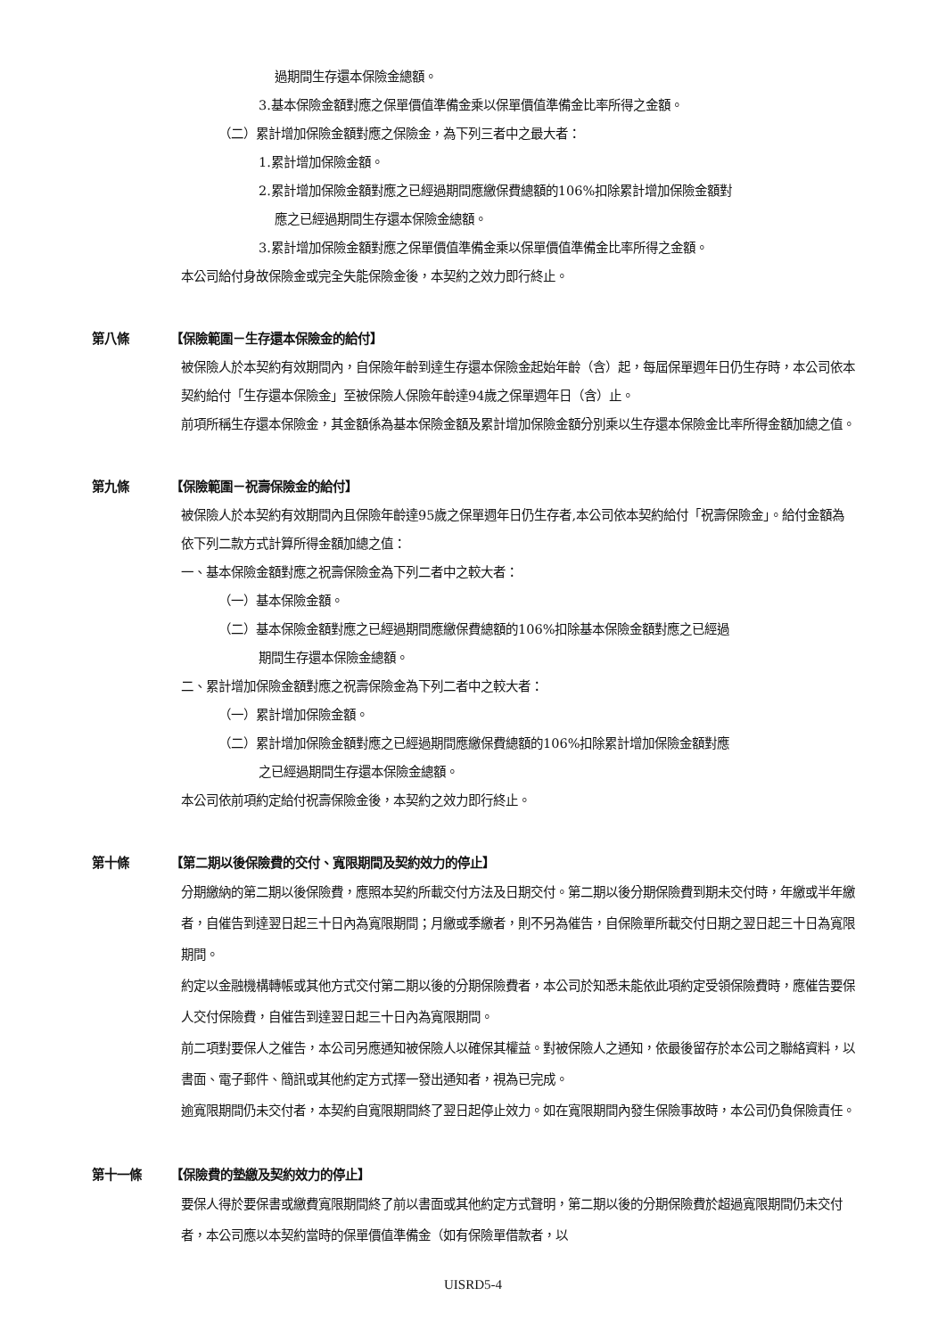過期間生存還本保險金總額。
3.基本保險金額對應之保單價值準備金乘以保單價值準備金比率所得之金額。
（二）累計增加保險金額對應之保險金，為下列三者中之最大者：
1.累計增加保險金額。
2.累計增加保險金額對應之已經過期間應繳保費總額的106%扣除累計增加保險金額對
應之已經過期間生存還本保險金總額。
3.累計增加保險金額對應之保單價值準備金乘以保單價值準備金比率所得之金額。
本公司給付身故保險金或完全失能保險金後，本契約之效力即行終止。
第八條 【保險範圍－生存還本保險金的給付】
被保險人於本契約有效期間內，自保險年齡到達生存還本保險金起始年齡（含）起，每屆保單週年日仍生存時，本公司依本契約給付「生存還本保險金」至被保險人保險年齡達94歲之保單週年日（含）止。
前項所稱生存還本保險金，其金額係為基本保險金額及累計增加保險金額分別乘以生存還本保險金比率所得金額加總之值。
第九條 【保險範圍－祝壽保險金的給付】
被保險人於本契約有效期間內且保險年齡達95歲之保單週年日仍生存者,本公司依本契約給付「祝壽保險金」。給付金額為依下列二款方式計算所得金額加總之值：
一、基本保險金額對應之祝壽保險金為下列二者中之較大者：
（一）基本保險金額。
（二）基本保險金額對應之已經過期間應繳保費總額的106%扣除基本保險金額對應之已經過
期間生存還本保險金總額。
二、累計增加保險金額對應之祝壽保險金為下列二者中之較大者：
（一）累計增加保險金額。
（二）累計增加保險金額對應之已經過期間應繳保費總額的106%扣除累計增加保險金額對應
之已經過期間生存還本保險金總額。
本公司依前項約定給付祝壽保險金後，本契約之效力即行終止。
第十條 【第二期以後保險費的交付、寬限期間及契約效力的停止】
分期繳納的第二期以後保險費，應照本契約所載交付方法及日期交付。第二期以後分期保險費到期未交付時，年繳或半年繳者，自催告到達翌日起三十日內為寬限期間；月繳或季繳者，則不另為催告，自保險單所載交付日期之翌日起三十日為寬限期間。
約定以金融機構轉帳或其他方式交付第二期以後的分期保險費者，本公司於知悉未能依此項約定受領保險費時，應催告要保人交付保險費，自催告到達翌日起三十日內為寬限期間。
前二項對要保人之催告，本公司另應通知被保險人以確保其權益。對被保險人之通知，依最後留存於本公司之聯絡資料，以書面、電子郵件、簡訊或其他約定方式擇一發出通知者，視為已完成。
逾寬限期間仍未交付者，本契約自寬限期間終了翌日起停止效力。如在寬限期間內發生保險事故時，本公司仍負保險責任。
第十一條 【保險費的墊繳及契約效力的停止】
要保人得於要保書或繳費寬限期間終了前以書面或其他約定方式聲明，第二期以後的分期保險費於超過寬限期間仍未交付者，本公司應以本契約當時的保單價值準備金（如有保險單借款者，以
UISRD5-4